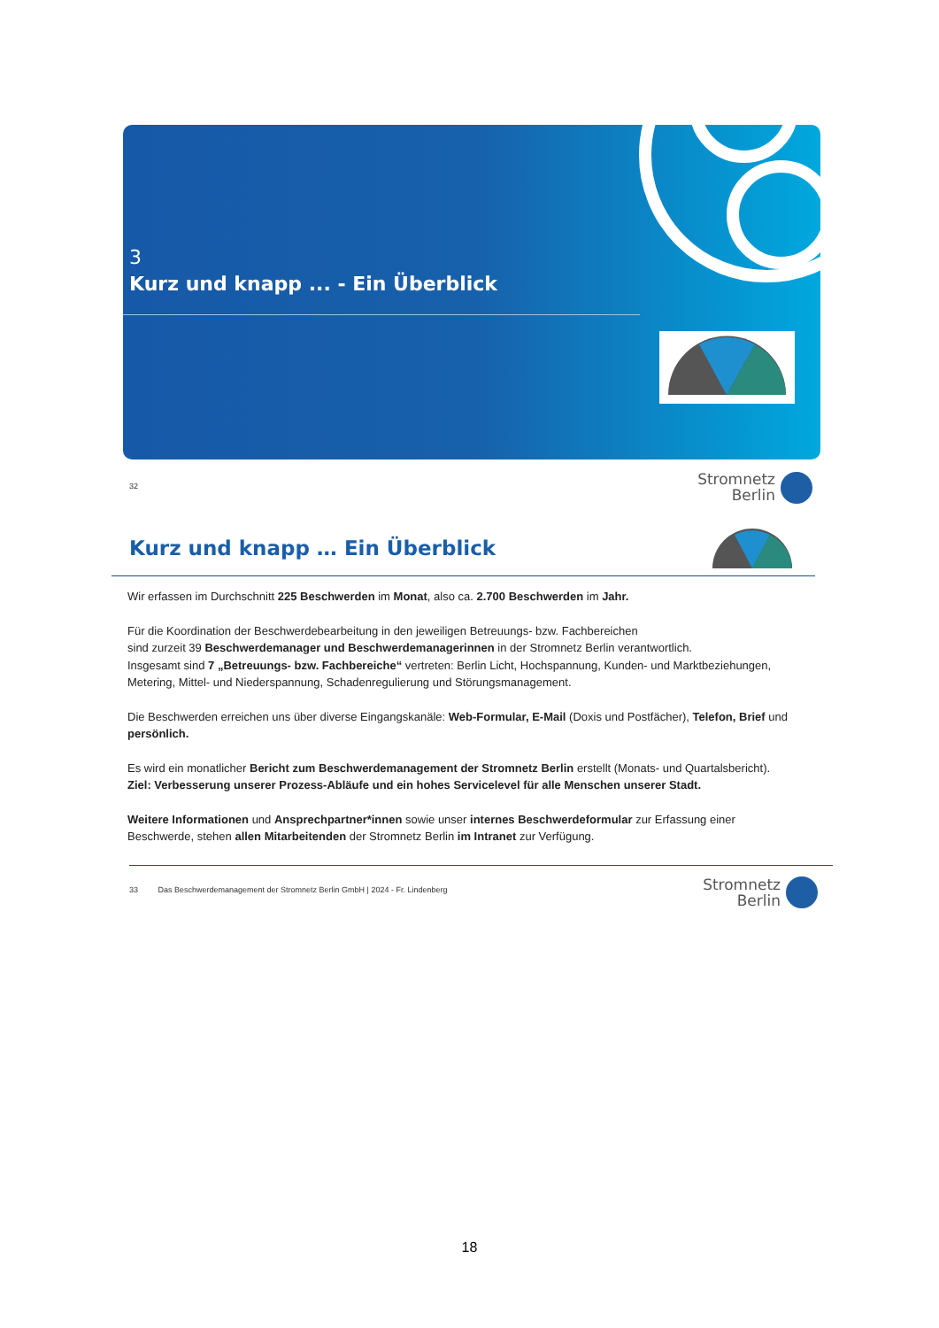3
Kurz und knapp ... - Ein Überblick
32
Stromnetz
Berlin
Kurz und knapp … Ein Überblick
Wir erfassen im Durchschnitt 225 Beschwerden im Monat, also ca. 2.700 Beschwerden im Jahr.
Für die Koordination der Beschwerdebearbeitung in den jeweiligen Betreuungs- bzw. Fachbereichen
sind zurzeit 39 Beschwerdemanager und Beschwerdemanagerinnen in der Stromnetz Berlin verantwortlich.
Insgesamt sind 7 „Betreuungs- bzw. Fachbereiche“ vertreten: Berlin Licht, Hochspannung, Kunden- und Marktbeziehungen, Metering, Mittel- und Niederspannung, Schadenregulierung und Störungsmanagement.
Die Beschwerden erreichen uns über diverse Eingangskanäle: Web-Formular, E-Mail (Doxis und Postfächer), Telefon, Brief und persönlich.
Es wird ein monatlicher Bericht zum Beschwerdemanagement der Stromnetz Berlin erstellt (Monats- und Quartalsbericht).
Ziel: Verbesserung unserer Prozess-Abläufe und ein hohes Servicelevel für alle Menschen unserer Stadt.
Weitere Informationen und Ansprechpartner*innen sowie unser internes Beschwerdeformular zur Erfassung einer Beschwerde, stehen allen Mitarbeitenden der Stromnetz Berlin im Intranet zur Verfügung.
33 Das Beschwerdemanagement der Stromnetz Berlin GmbH | 2024 - Fr. Lindenberg
Stromnetz
Berlin
18